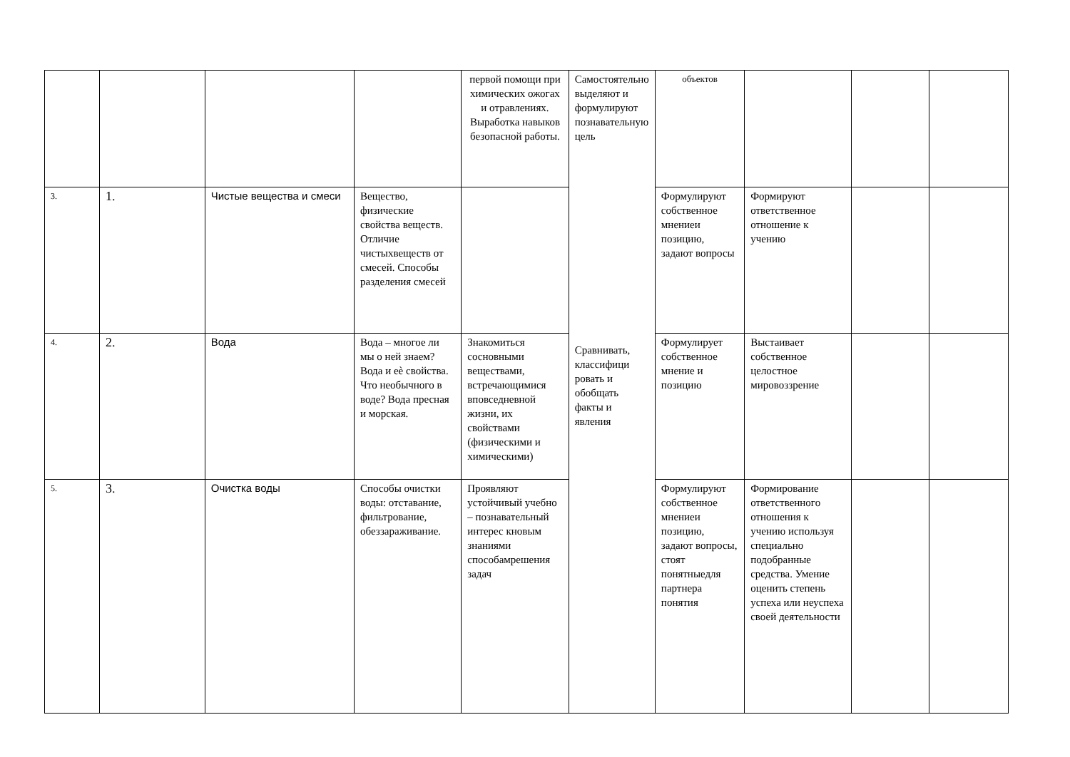| | | | | первой помощи при химических ожогах и отравлениях. Выработка навыков безопасной работы. | Самостоятельно выделяют и формулируют познавательную цель Сравнивать, классифици ровать и обобщать факты и явления | объектов | | | |
| 3. | 1. | Чистые вещества и смеси | Вещество, физические свойства веществ. Отличие чистыхвеществ от смесей. Способы разделения смесей | | | Формулируют собственное мнениеи позицию, задают вопросы | Формируют ответственное отношение к учению | | |
| 4. | 2. | Вода | Вода – многое ли мы о ней знаем? Вода и еѐ свойства. Что необычного в воде? Вода пресная и морская. | Знакомиться сосновными веществами, встречающимися вповседневной жизни, их свойствами (физическими и химическими) | | Формулирует собственное мнение и позицию | Выстаивает собственное целостное мировоззрение | | |
| 5. | 3. | Очистка воды | Способы очистки воды: отставание, фильтрование, обеззараживание. | Проявляют устойчивый учебно – познавательный интерес кновым знаниями способамрешения задач | | Формулируют собственное мнениеи позицию, задают вопросы, стоят понятныедля партнера понятия | Формирование ответственного отношения к учению используя специально подобранные средства. Умение оценить степень успеха или неуспеха своей деятельности | | |